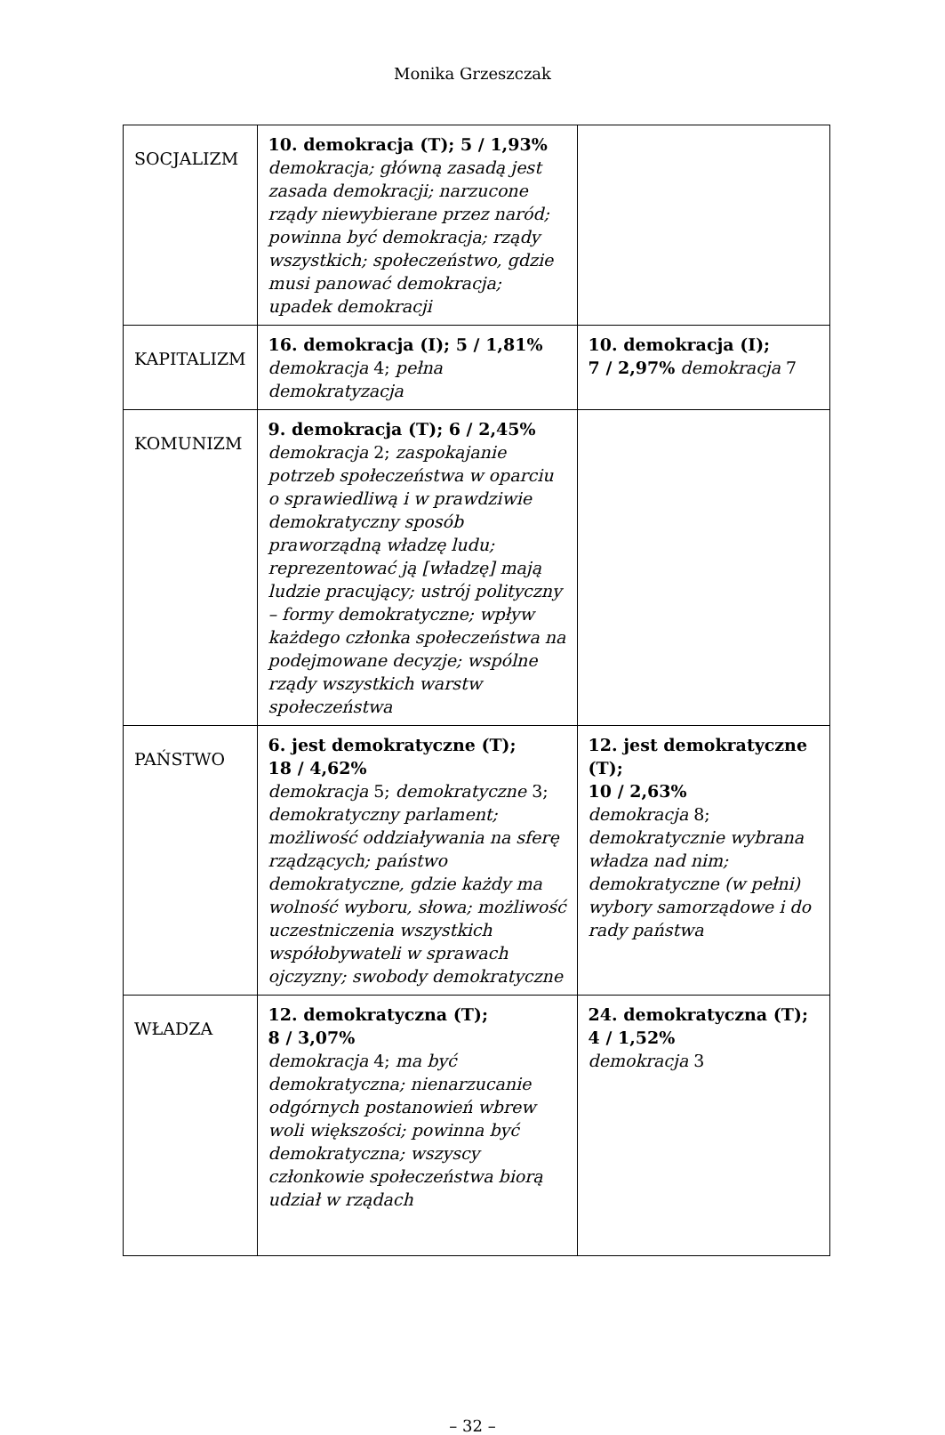Monika Grzeszczak
| SOCJALIZM | 10. demokracja (T); 5 / 1,93% demokracja; główną zasadą jest zasada demokracji; narzucone rządy niewybierane przez naród; powinna być demokracja; rządy wszystkich; społeczeństwo, gdzie musi panować demokracja; upadek demokracji | |
| KAPITALIZM | 16. demokracja (I); 5 / 1,81% demokracja 4; pełna demokratyzacja | 10. demokracja (I); 7 / 2,97% demokracja 7 |
| KOMUNIZM | 9. demokracja (T); 6 / 2,45% demokracja 2; zaspokajanie potrzeb społeczeństwa w oparciu o sprawiedliwą i w prawdziwie demokratyczny sposób praworządną władzę ludu; reprezentować ją [władzę] mają ludzie pracujący; ustrój polityczny – formy demokratyczne; wpływ każdego członka społeczeństwa na podejmowane decyzje; wspólne rządy wszystkich warstw społeczeństwa | |
| PAŃSTWO | 6. jest demokratyczne (T); 18 / 4,62% demokracja 5; demokratyczne 3; demokratyczny parlament; możliwość oddziaływania na sferę rządzących; państwo demokratyczne, gdzie każdy ma wolność wyboru, słowa; możliwość uczestniczenia wszystkich współobywateli w sprawach ojczyzny; swobody demokratyczne | 12. jest demokratyczne (T); 10 / 2,63% demokracja 8; demokratycznie wybrana władza nad nim; demokratyczne (w pełni) wybory samorządowe i do rady państwa |
| WŁADZA | 12. demokratyczna (T); 8 / 3,07% demokracja 4; ma być demokratyczna; nienarzucanie odgórnych postanowień wbrew woli większości; powinna być demokratyczna; wszyscy członkowie społeczeństwa biorą udział w rządach | 24. demokratyczna (T); 4 / 1,52% demokracja 3 |
– 32 –